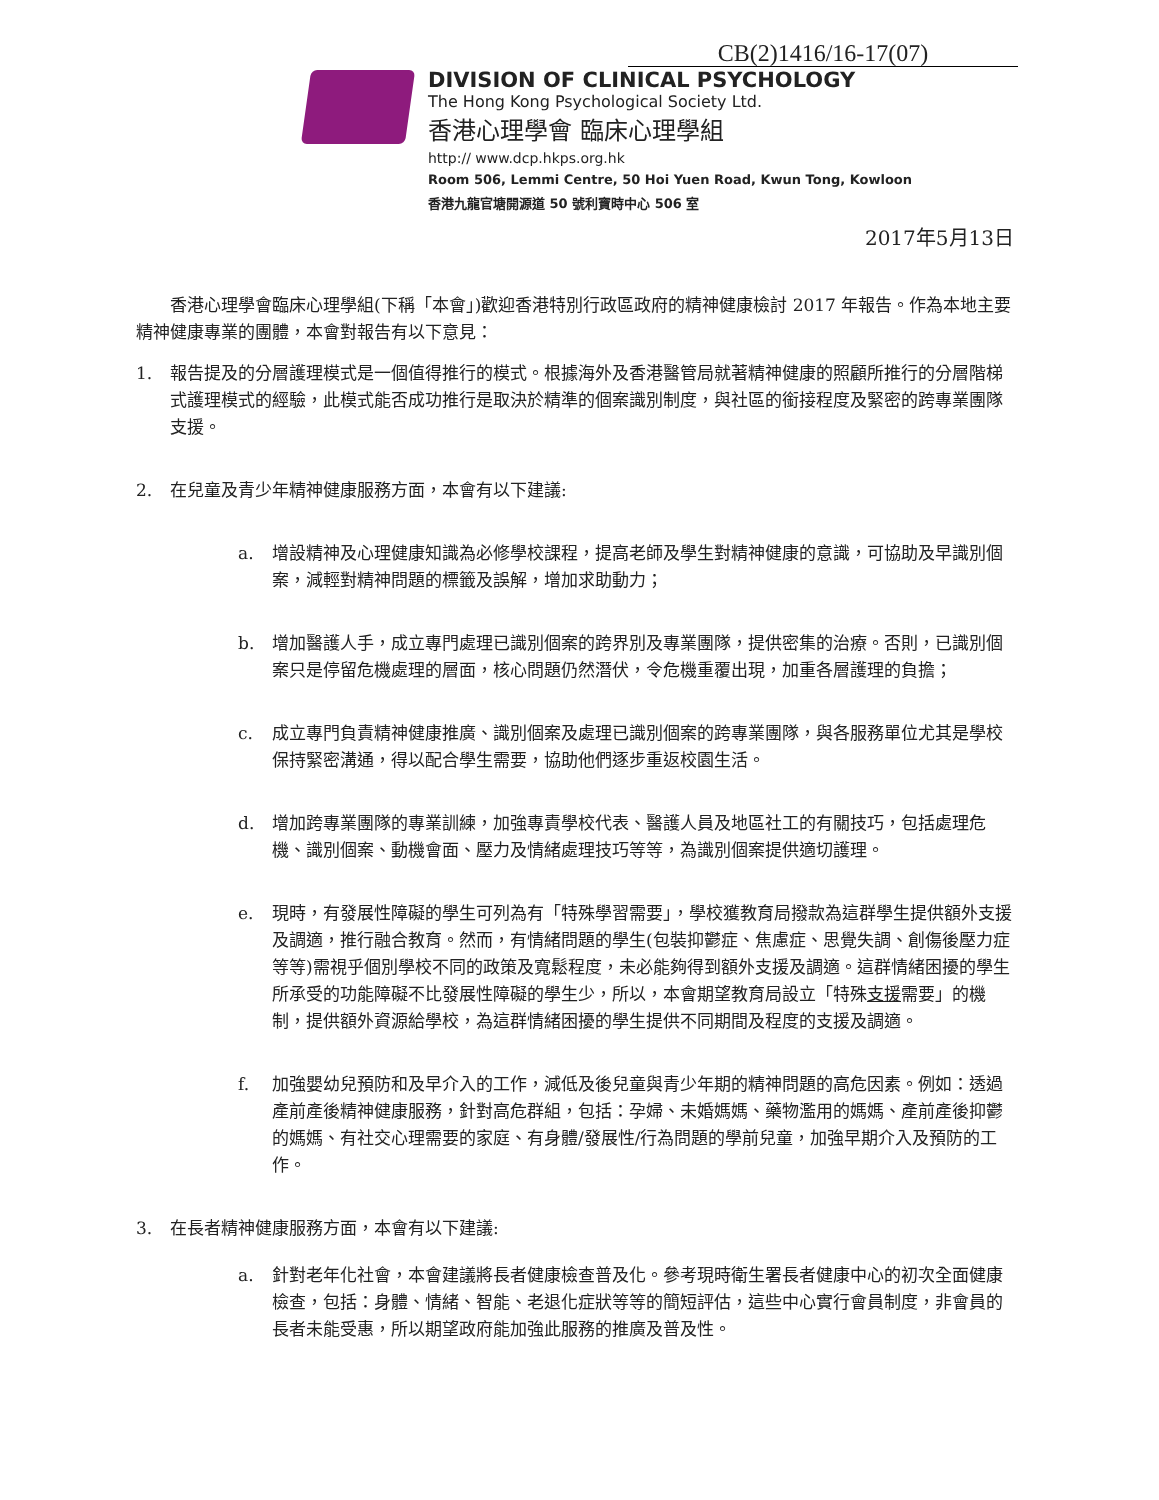CB(2)1416/16-17(07)
DIVISION OF CLINICAL PSYCHOLOGY
The Hong Kong Psychological Society Ltd.
香港心理學會 臨床心理學組
http:// www.dcp.hkps.org.hk
Room 506, Lemmi Centre, 50 Hoi Yuen Road, Kwun Tong, Kowloon
香港九龍官塘開源道 50 號利寶時中心 506 室
2017年5月13日
  香港心理學會臨床心理學組(下稱「本會」)歡迎香港特別行政區政府的精神健康檢討 2017 年報告。作為本地主要精神健康專業的團體，本會對報告有以下意見：
1. 報告提及的分層護理模式是一個值得推行的模式。根據海外及香港醫管局就著精神健康的照顧所推行的分層階梯式護理模式的經驗，此模式能否成功推行是取決於精準的個案識別制度，與社區的銜接程度及緊密的跨專業團隊支援。
2. 在兒童及青少年精神健康服務方面，本會有以下建議:
a. 增設精神及心理健康知識為必修學校課程，提高老師及學生對精神健康的意識，可協助及早識別個案，減輕對精神問題的標籤及誤解，增加求助動力；
b. 增加醫護人手，成立專門處理已識別個案的跨界別及專業團隊，提供密集的治療。否則，已識別個案只是停留危機處理的層面，核心問題仍然潛伏，令危機重覆出現，加重各層護理的負擔；
c. 成立專門負責精神健康推廣、識別個案及處理已識別個案的跨專業團隊，與各服務單位尤其是學校保持緊密溝通，得以配合學生需要，協助他們逐步重返校園生活。
d. 增加跨專業團隊的專業訓練，加強專責學校代表、醫護人員及地區社工的有關技巧，包括處理危機、識別個案、動機會面、壓力及情緒處理技巧等等，為識別個案提供適切護理。
e. 現時，有發展性障礙的學生可列為有「特殊學習需要」，學校獲教育局撥款為這群學生提供額外支援及調適，推行融合教育。然而，有情緒問題的學生(包裝抑鬱症、焦慮症、思覺失調、創傷後壓力症等等)需視乎個別學校不同的政策及寬鬆程度，未必能夠得到額外支援及調適。這群情緒困擾的學生所承受的功能障礙不比發展性障礙的學生少，所以，本會期望教育局設立「特殊支援需要」的機制，提供額外資源給學校，為這群情緒困擾的學生提供不同期間及程度的支援及調適。
f. 加強嬰幼兒預防和及早介入的工作，減低及後兒童與青少年期的精神問題的高危因素。例如：透過產前產後精神健康服務，針對高危群組，包括：孕婦、未婚媽媽、藥物濫用的媽媽、產前產後抑鬱的媽媽、有社交心理需要的家庭、有身體/發展性/行為問題的學前兒童，加強早期介入及預防的工作。
3. 在長者精神健康服務方面，本會有以下建議:
a. 針對老年化社會，本會建議將長者健康檢查普及化。參考現時衛生署長者健康中心的初次全面健康檢查，包括：身體、情緒、智能、老退化症狀等等的簡短評估，這些中心實行會員制度，非會員的長者未能受惠，所以期望政府能加強此服務的推廣及普及性。